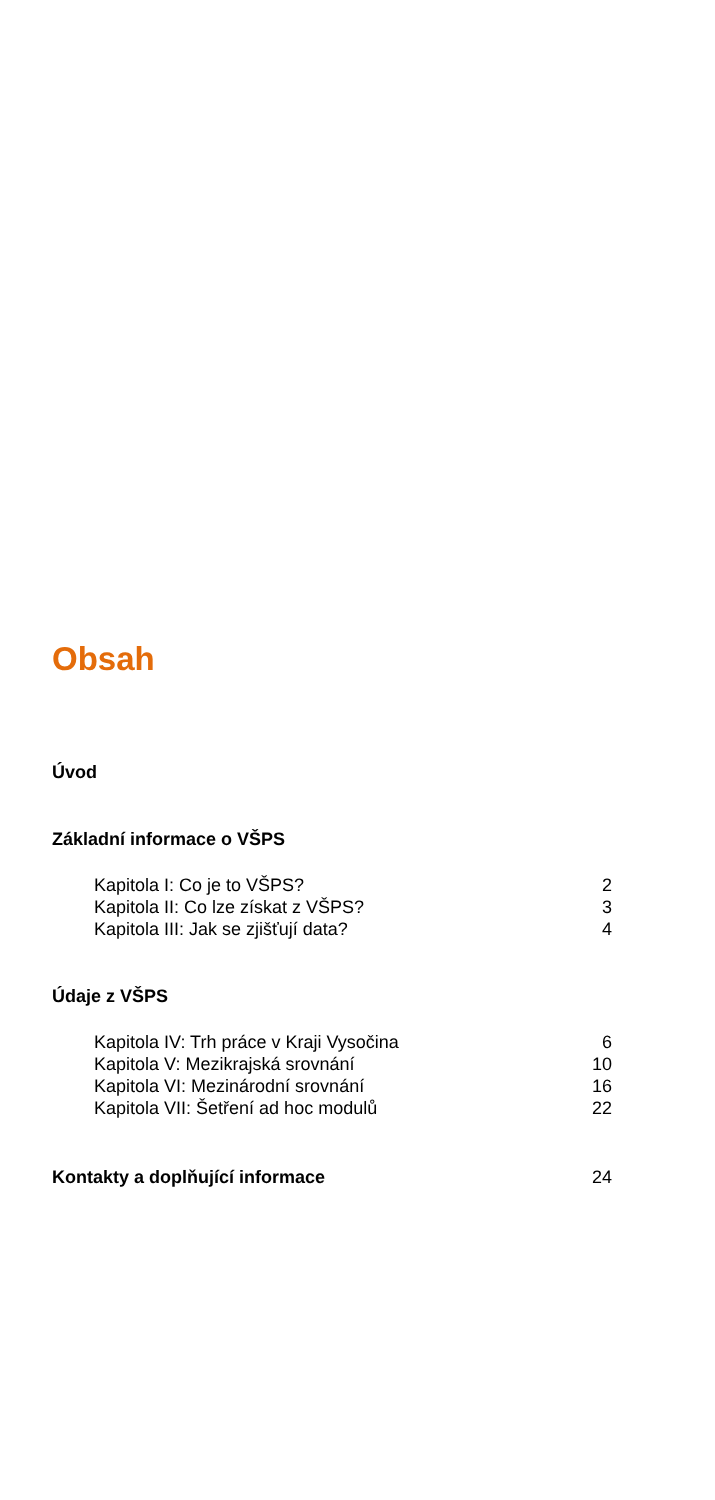Obsah
Úvod
Základní informace o VŠPS
Kapitola I: Co je to VŠPS? 2
Kapitola II: Co lze získat z VŠPS? 3
Kapitola III: Jak se zjišťují data? 4
Údaje z VŠPS
Kapitola IV: Trh práce v Kraji Vysočina 6
Kapitola V: Mezikrajská srovnání 10
Kapitola VI: Mezinárodní srovnání 16
Kapitola VII: Šetření ad hoc modulů 22
Kontakty a doplňující informace 24